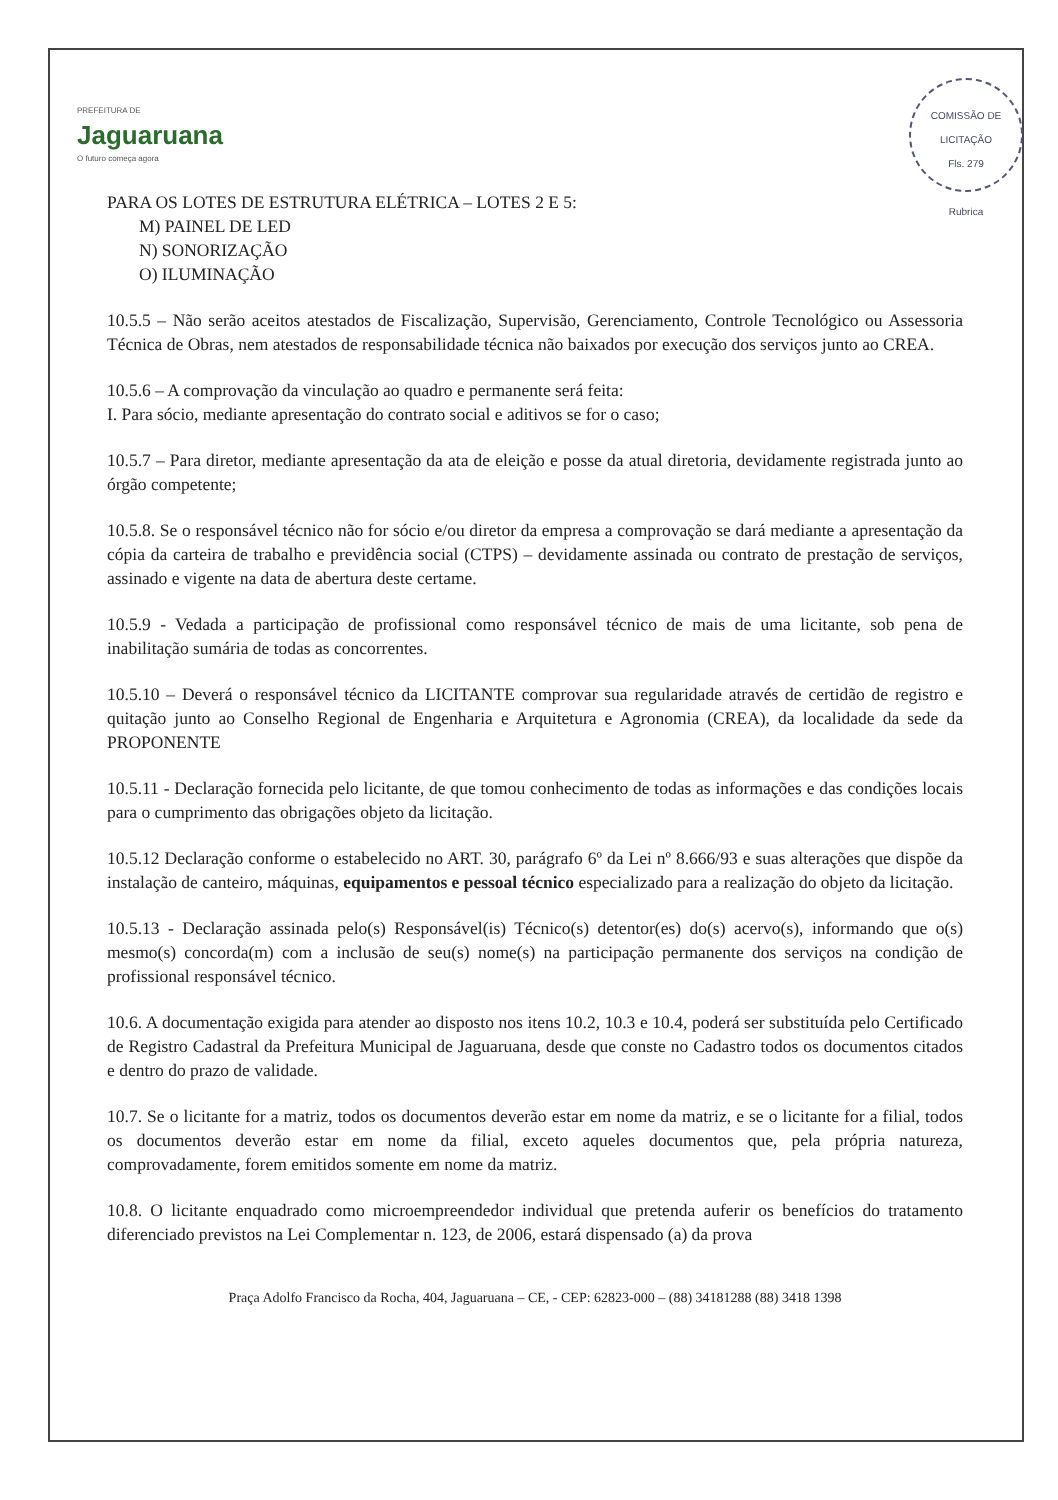PREFEITURA DE
Jaguaruana
O futuro começa agora
COMISSÃO DE LICITAÇÃO
Fls. 279
Rubrica
PARA OS LOTES DE ESTRUTURA ELÉTRICA – LOTES 2 E 5:
M) PAINEL DE LED
N) SONORIZAÇÃO
O) ILUMINAÇÃO
10.5.5 – Não serão aceitos atestados de Fiscalização, Supervisão, Gerenciamento, Controle Tecnológico ou Assessoria Técnica de Obras, nem atestados de responsabilidade técnica não baixados por execução dos serviços junto ao CREA.
10.5.6 – A comprovação da vinculação ao quadro e permanente será feita:
I. Para sócio, mediante apresentação do contrato social e aditivos se for o caso;
10.5.7 – Para diretor, mediante apresentação da ata de eleição e posse da atual diretoria, devidamente registrada junto ao órgão competente;
10.5.8. Se o responsável técnico não for sócio e/ou diretor da empresa a comprovação se dará mediante a apresentação da cópia da carteira de trabalho e previdência social (CTPS) – devidamente assinada ou contrato de prestação de serviços, assinado e vigente na data de abertura deste certame.
10.5.9 - Vedada a participação de profissional como responsável técnico de mais de uma licitante, sob pena de inabilitação sumária de todas as concorrentes.
10.5.10 – Deverá o responsável técnico da LICITANTE comprovar sua regularidade através de certidão de registro e quitação junto ao Conselho Regional de Engenharia e Arquitetura e Agronomia (CREA), da localidade da sede da PROPONENTE
10.5.11 - Declaração fornecida pelo licitante, de que tomou conhecimento de todas as informações e das condições locais para o cumprimento das obrigações objeto da licitação.
10.5.12 Declaração conforme o estabelecido no ART. 30, parágrafo 6º da Lei nº 8.666/93 e suas alterações que dispõe da instalação de canteiro, máquinas, equipamentos e pessoal técnico especializado para a realização do objeto da licitação.
10.5.13 - Declaração assinada pelo(s) Responsável(is) Técnico(s) detentor(es) do(s) acervo(s), informando que o(s) mesmo(s) concorda(m) com a inclusão de seu(s) nome(s) na participação permanente dos serviços na condição de profissional responsável técnico.
10.6. A documentação exigida para atender ao disposto nos itens 10.2, 10.3 e 10.4, poderá ser substituída pelo Certificado de Registro Cadastral da Prefeitura Municipal de Jaguaruana, desde que conste no Cadastro todos os documentos citados e dentro do prazo de validade.
10.7. Se o licitante for a matriz, todos os documentos deverão estar em nome da matriz, e se o licitante for a filial, todos os documentos deverão estar em nome da filial, exceto aqueles documentos que, pela própria natureza, comprovadamente, forem emitidos somente em nome da matriz.
10.8. O licitante enquadrado como microempreendedor individual que pretenda auferir os benefícios do tratamento diferenciado previstos na Lei Complementar n. 123, de 2006, estará dispensado (a) da prova
Praça Adolfo Francisco da Rocha, 404, Jaguaruana – CE, - CEP: 62823-000 – (88) 34181288 (88) 3418 1398